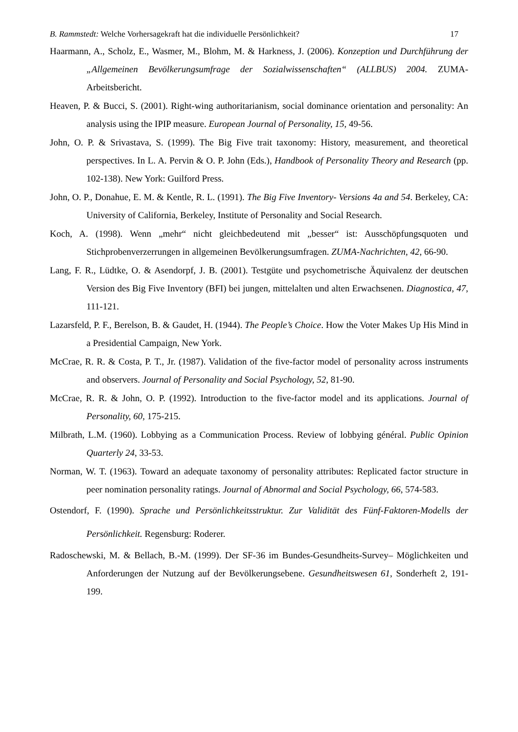B. Rammstedt: Welche Vorhersagekraft hat die individuelle Persönlichkeit? 17
Haarmann, A., Scholz, E., Wasmer, M., Blohm, M. & Harkness, J. (2006). Konzeption und Durchführung der „Allgemeinen Bevölkerungsumfrage der Sozialwissenschaften“ (ALLBUS) 2004. ZUMA-Arbeitsbericht.
Heaven, P. & Bucci, S. (2001). Right-wing authoritarianism, social dominance orientation and personality: An analysis using the IPIP measure. European Journal of Personality, 15, 49-56.
John, O. P. & Srivastava, S. (1999). The Big Five trait taxonomy: History, measurement, and theoretical perspectives. In L. A. Pervin & O. P. John (Eds.), Handbook of Personality Theory and Research (pp. 102-138). New York: Guilford Press.
John, O. P., Donahue, E. M. & Kentle, R. L. (1991). The Big Five Inventory- Versions 4a and 54. Berkeley, CA: University of California, Berkeley, Institute of Personality and Social Research.
Koch, A. (1998). Wenn „mehr“ nicht gleichbedeutend mit „besser“ ist: Ausschöpfungsquoten und Stichprobenverzerrungen in allgemeinen Bevölkerungsumfragen. ZUMA-Nachrichten, 42, 66-90.
Lang, F. R., Lüdtke, O. & Asendorpf, J. B. (2001). Testgüte und psychometrische Äquivalenz der deutschen Version des Big Five Inventory (BFI) bei jungen, mittelalten und alten Erwachsenen. Diagnostica, 47, 111-121.
Lazarsfeld, P. F., Berelson, B. & Gaudet, H. (1944). The People’s Choice. How the Voter Makes Up His Mind in a Presidential Campaign, New York.
McCrae, R. R. & Costa, P. T., Jr. (1987). Validation of the five-factor model of personality across instruments and observers. Journal of Personality and Social Psychology, 52, 81-90.
McCrae, R. R. & John, O. P. (1992). Introduction to the five-factor model and its applications. Journal of Personality, 60, 175-215.
Milbrath, L.M. (1960). Lobbying as a Communication Process. Review of lobbying général. Public Opinion Quarterly 24, 33-53.
Norman, W. T. (1963). Toward an adequate taxonomy of personality attributes: Replicated factor structure in peer nomination personality ratings. Journal of Abnormal and Social Psychology, 66, 574-583.
Ostendorf, F. (1990). Sprache und Persönlichkeitsstruktur. Zur Validität des Fünf-Faktoren-Modells der Persönlichkeit. Regensburg: Roderer.
Radoschewski, M. & Bellach, B.-M. (1999). Der SF-36 im Bundes-Gesundheits-Survey– Möglichkeiten und Anforderungen der Nutzung auf der Bevölkerungsebene. Gesundheitswesen 61, Sonderheft 2, 191-199.